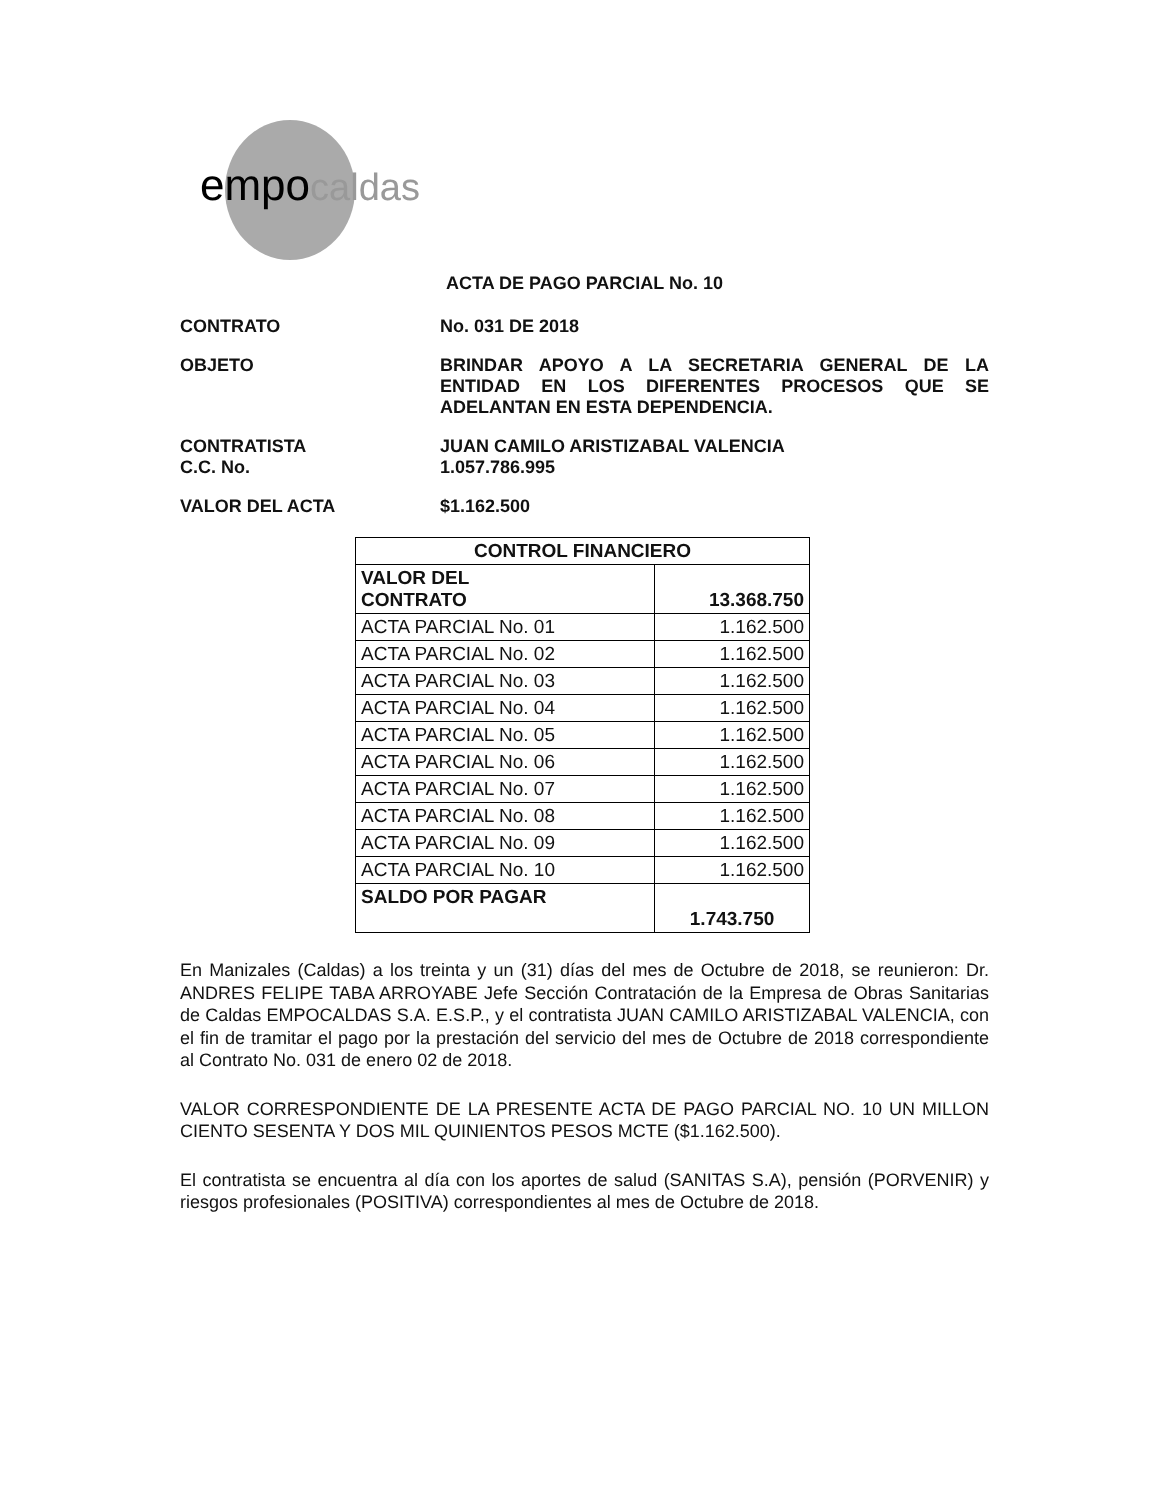empocaldas
ACTA DE PAGO PARCIAL No. 10
CONTRATO No. 031 DE 2018
OBJETO BRINDAR APOYO A LA SECRETARIA GENERAL DE LA ENTIDAD EN LOS DIFERENTES PROCESOS QUE SE ADELANTAN EN ESTA DEPENDENCIA.
CONTRATISTA
C.C. No.
JUAN CAMILO ARISTIZABAL VALENCIA
1.057.786.995
VALOR DEL ACTA $1.162.500
| CONTROL FINANCIERO | |
| --- | --- |
| VALOR DEL CONTRATO | 13.368.750 |
| ACTA PARCIAL No. 01 | 1.162.500 |
| ACTA PARCIAL No. 02 | 1.162.500 |
| ACTA PARCIAL No. 03 | 1.162.500 |
| ACTA PARCIAL No. 04 | 1.162.500 |
| ACTA PARCIAL No. 05 | 1.162.500 |
| ACTA PARCIAL No. 06 | 1.162.500 |
| ACTA PARCIAL No. 07 | 1.162.500 |
| ACTA PARCIAL No. 08 | 1.162.500 |
| ACTA PARCIAL No. 09 | 1.162.500 |
| ACTA PARCIAL No. 10 | 1.162.500 |
| SALDO POR PAGAR | 1.743.750 |
En Manizales (Caldas) a los treinta y un (31) días del mes de Octubre de 2018, se reunieron: Dr. ANDRES FELIPE TABA ARROYABE Jefe Sección Contratación de la Empresa de Obras Sanitarias de Caldas EMPOCALDAS S.A. E.S.P., y el contratista JUAN CAMILO ARISTIZABAL VALENCIA, con el fin de tramitar el pago por la prestación del servicio del mes de Octubre de 2018 correspondiente al Contrato No. 031 de enero 02 de 2018.
VALOR CORRESPONDIENTE DE LA PRESENTE ACTA DE PAGO PARCIAL NO. 10 UN MILLON CIENTO SESENTA Y DOS MIL QUINIENTOS PESOS MCTE ($1.162.500).
El contratista se encuentra al día con los aportes de salud (SANITAS S.A), pensión (PORVENIR) y riesgos profesionales (POSITIVA) correspondientes al mes de Octubre de 2018.